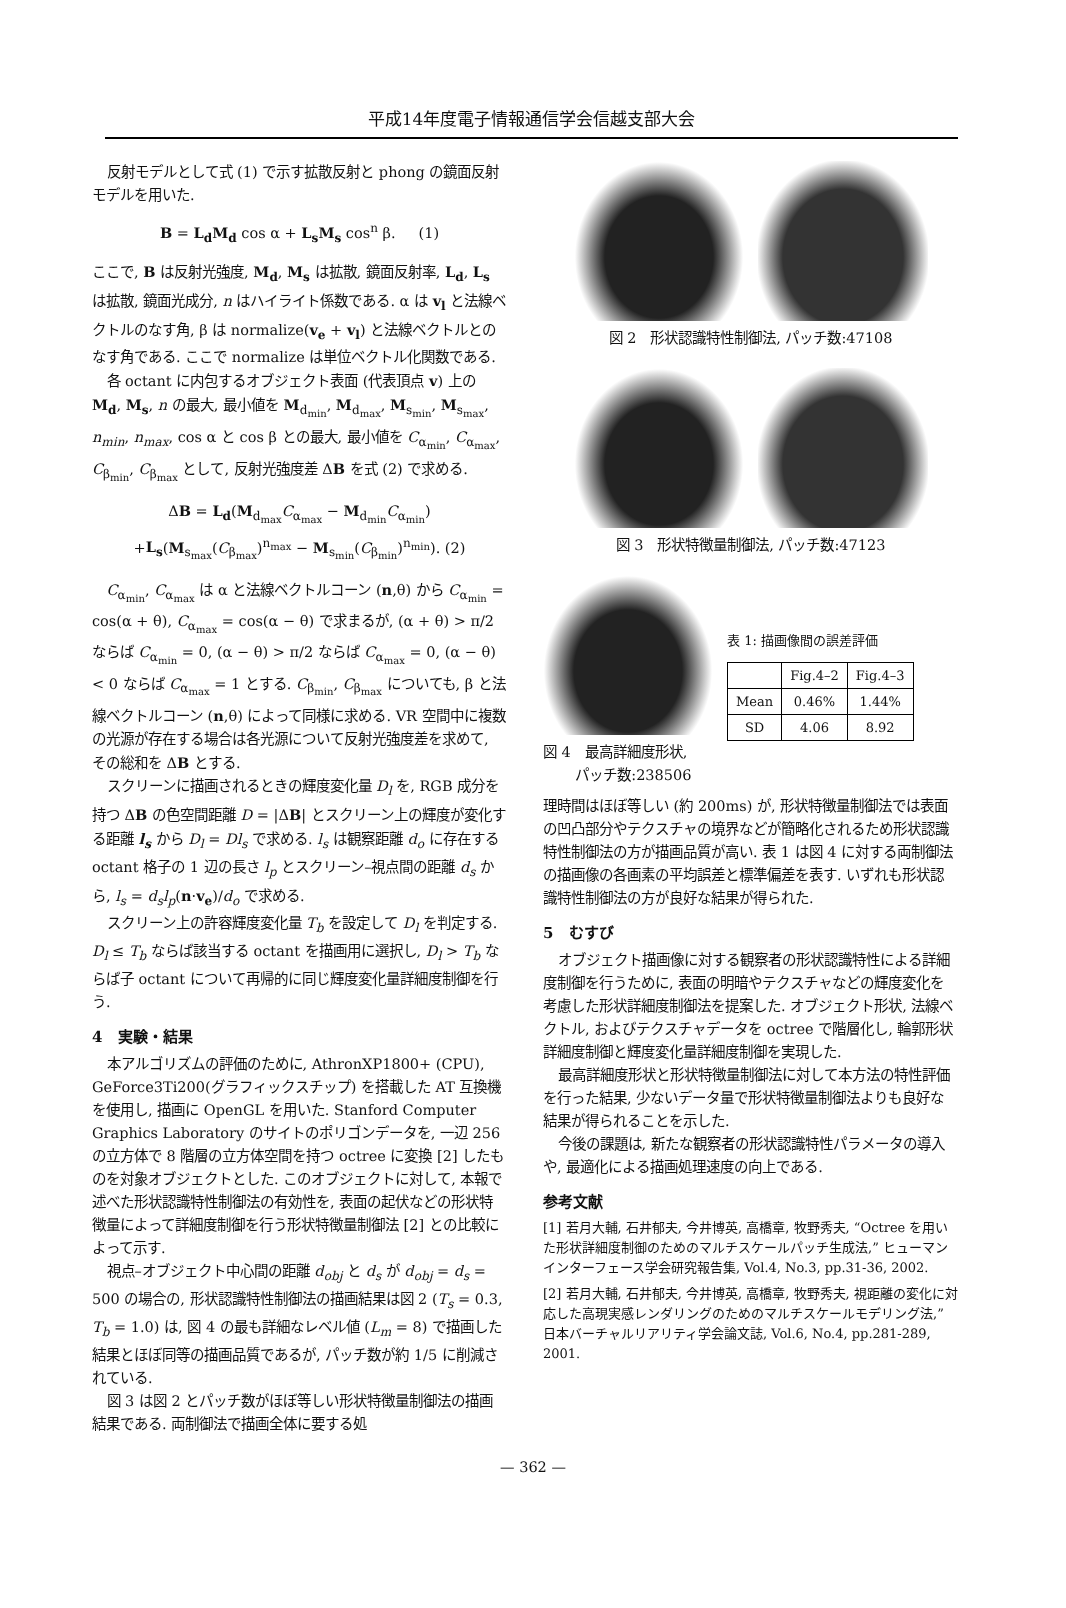平成14年度電子情報通信学会信越支部大会
反射モデルとして式 (1) で示す拡散反射と phong の鏡面反射モデルを用いた.
B = L<sub>d</sub>M<sub>d</sub> cos α + L<sub>s</sub>M<sub>s</sub> cos<sup>n</sup> β. (1)
ここで, B は反射光強度, M<sub>d</sub>, M<sub>s</sub> は拡散, 鏡面反射率, L<sub>d</sub>, L<sub>s</sub> は拡散, 鏡面光成分, n はハイライト係数である. α は v<sub>l</sub> と法線ベクトルのなす角, β は normalize(v<sub>e</sub> + v<sub>l</sub>) と法線ベクトルとのなす角である. ここで normalize は単位ベクトル化関数である.
各 octant に内包するオブジェクト表面 (代表頂点 v) 上の M<sub>d</sub>, M<sub>s</sub>, n の最大, 最小値を M<sub>d<sub>min</sub></sub>, M<sub>d<sub>max</sub></sub>, M<sub>s<sub>min</sub></sub>, M<sub>s<sub>max</sub></sub>, n<sub>min</sub>, n<sub>max</sub>, cos α と cos β との最大, 最小値を C<sub>α<sub>min</sub></sub>, C<sub>α<sub>max</sub></sub>, C<sub>β<sub>min</sub></sub>, C<sub>β<sub>max</sub></sub> として, 反射光強度差 ΔB を式 (2) で求める.
ΔB = L<sub>d</sub>(M<sub>d<sub>max</sub></sub>C<sub>α<sub>max</sub></sub> − M<sub>d<sub>min</sub></sub>C<sub>α<sub>min</sub></sub>)
+L<sub>s</sub>(M<sub>s<sub>max</sub></sub>(C<sub>β<sub>max</sub></sub>)<sup>n<sub>max</sub></sup> − M<sub>s<sub>min</sub></sub>(C<sub>β<sub>min</sub></sub>)<sup>n<sub>min</sub></sup>). (2)
C<sub>α<sub>min</sub></sub>, C<sub>α<sub>max</sub></sub> は α と法線ベクトルコーン (n,θ) から C<sub>α<sub>min</sub></sub> = cos(α + θ), C<sub>α<sub>max</sub></sub> = cos(α − θ) で求まるが, (α + θ) > π/2 ならば C<sub>α<sub>min</sub></sub> = 0, (α − θ) > π/2 ならば C<sub>α<sub>max</sub></sub> = 0, (α − θ) < 0 ならば C<sub>α<sub>max</sub></sub> = 1 とする. C<sub>β<sub>min</sub></sub>, C<sub>β<sub>max</sub></sub> についても, β と法線ベクトルコーン (n,θ) によって同様に求める. VR 空間中に複数の光源が存在する場合は各光源について反射光強度差を求めて, その総和を ΔB とする.
スクリーンに描画されるときの輝度変化量 D<sub>l</sub> を, RGB 成分を持つ ΔB の色空間距離 D = |ΔB| とスクリーン上の輝度が変化する距離 l<sub>s</sub> から D<sub>l</sub> = Dl<sub>s</sub> で求める. l<sub>s</sub> は観察距離 d<sub>o</sub> に存在する octant 格子の 1 辺の長さ l<sub>p</sub> とスクリーン–視点間の距離 d<sub>s</sub> から, l<sub>s</sub> = d<sub>s</sub>l<sub>p</sub>(n·v<sub>e</sub>)/d<sub>o</sub> で求める.
スクリーン上の許容輝度変化量 T<sub>b</sub> を設定して D<sub>l</sub> を判定する. D<sub>l</sub> ≤ T<sub>b</sub> ならば該当する octant を描画用に選択し, D<sub>l</sub> > T<sub>b</sub> ならば子 octant について再帰的に同じ輝度変化量詳細度制御を行う.
4 実験・結果
本アルゴリズムの評価のために, AthronXP1800+ (CPU), GeForce3Ti200(グラフィックスチップ) を搭載した AT 互換機を使用し, 描画に OpenGL を用いた. Stanford Computer Graphics Laboratory のサイトのポリゴンデータを, 一辺 256 の立方体で 8 階層の立方体空間を持つ octree に変換 [2] したものを対象オブジェクトとした. このオブジェクトに対して, 本報で述べた形状認識特性制御法の有効性を, 表面の起伏などの形状特徴量によって詳細度制御を行う形状特徴量制御法 [2] との比較によって示す.
視点–オブジェクト中心間の距離 d<sub>obj</sub> と d<sub>s</sub> が d<sub>obj</sub> = d<sub>s</sub> = 500 の場合の, 形状認識特性制御法の描画結果は図 2 (T<sub>s</sub> = 0.3, T<sub>b</sub> = 1.0) は, 図 4 の最も詳細なレベル値 (L<sub>m</sub> = 8) で描画した結果とほぼ同等の描画品質であるが, パッチ数が約 1/5 に削減されている.
図 3 は図 2 とパッチ数がほぼ等しい形状特徴量制御法の描画結果である. 両制御法で描画全体に要する処
図 2 形状認識特性制御法, パッチ数:47108
図 3 形状特徴量制御法, パッチ数:47123
図 4 最高詳細度形状,
パッチ数:238506
表 1: 描画像間の誤差評価
| | Fig.4–2 | Fig.4–3 |
| --- | --- | --- |
| Mean | 0.46% | 1.44% |
| SD | 4.06 | 8.92 |
理時間はほぼ等しい (約 200ms) が, 形状特徴量制御法では表面の凹凸部分やテクスチャの境界などが簡略化されるため形状認識特性制御法の方が描画品質が高い. 表 1 は図 4 に対する両制御法の描画像の各画素の平均誤差と標準偏差を表す. いずれも形状認識特性制御法の方が良好な結果が得られた.
5 むすび
オブジェクト描画像に対する観察者の形状認識特性による詳細度制御を行うために, 表面の明暗やテクスチャなどの輝度変化を考慮した形状詳細度制御法を提案した. オブジェクト形状, 法線ベクトル, およびテクスチャデータを octree で階層化し, 輪郭形状詳細度制御と輝度変化量詳細度制御を実現した.
最高詳細度形状と形状特徴量制御法に対して本方法の特性評価を行った結果, 少ないデータ量で形状特徴量制御法よりも良好な結果が得られることを示した.
今後の課題は, 新たな観察者の形状認識特性パラメータの導入や, 最適化による描画処理速度の向上である.
参考文献
[1] 若月大輔, 石井郁夫, 今井博英, 高橋章, 牧野秀夫, “Octree を用いた形状詳細度制御のためのマルチスケールパッチ生成法,” ヒューマンインターフェース学会研究報告集, Vol.4, No.3, pp.31-36, 2002.
[2] 若月大輔, 石井郁夫, 今井博英, 高橋章, 牧野秀夫, 視距離の変化に対応した高現実感レンダリングのためのマルチスケールモデリング法,” 日本バーチャルリアリティ学会論文誌, Vol.6, No.4, pp.281-289, 2001.
— 362 —